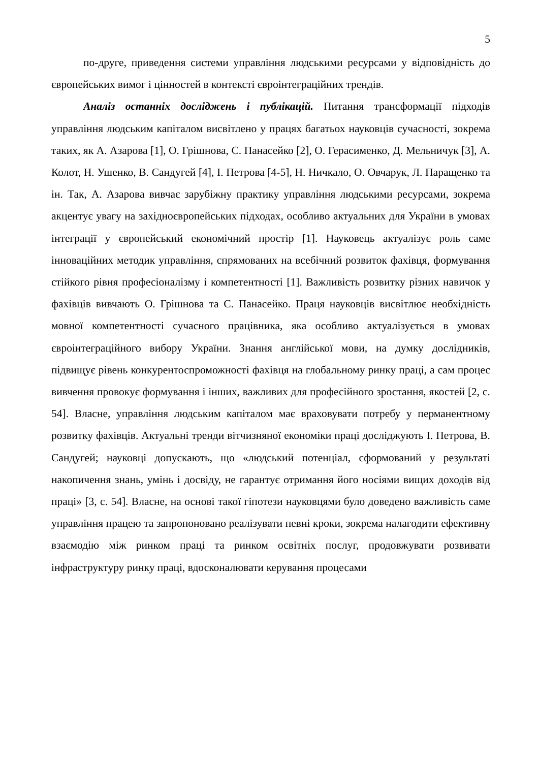5
по-друге, приведення системи управління людськими ресурсами у відповідність до європейських вимог і цінностей в контексті євроінтеграційних трендів.
Аналіз останніх досліджень і публікацій. Питання трансформації підходів управління людським капіталом висвітлено у працях багатьох науковців сучасності, зокрема таких, як А. Азарова [1], О. Грішнова, С. Панасейко [2], О. Герасименко, Д. Мельничук [3], А. Колот, Н. Ушенко, В. Сандугей [4], І. Петрова [4-5], Н. Ничкало, О. Овчарук, Л. Паращенко та ін. Так, А. Азарова вивчає зарубіжну практику управління людськими ресурсами, зокрема акцентує увагу на західноєвропейських підходах, особливо актуальних для України в умовах інтеграції у європейський економічний простір [1]. Науковець актуалізує роль саме інноваційних методик управління, спрямованих на всебічний розвиток фахівця, формування стійкого рівня професіоналізму і компетентності [1]. Важливість розвитку різних навичок у фахівців вивчають О. Грішнова та С. Панасейко. Праця науковців висвітлює необхідність мовної компетентності сучасного працівника, яка особливо актуалізується в умовах євроінтеграційного вибору України. Знання англійської мови, на думку дослідників, підвищує рівень конкурентоспроможності фахівця на глобальному ринку праці, а сам процес вивчення провокує формування і інших, важливих для професійного зростання, якостей [2, с. 54]. Власне, управління людським капіталом має враховувати потребу у перманентному розвитку фахівців. Актуальні тренди вітчизняної економіки праці досліджують І. Петрова, В. Сандугей; науковці допускають, що «людський потенціал, сформований у результаті накопичення знань, умінь і досвіду, не гарантує отримання його носіями вищих доходів від праці» [3, с. 54]. Власне, на основі такої гіпотези науковцями було доведено важливість саме управління працею та запропоновано реалізувати певні кроки, зокрема налагодити ефективну взаємодію між ринком праці та ринком освітніх послуг, продовжувати розвивати інфраструктуру ринку праці, вдосконалювати керування процесами